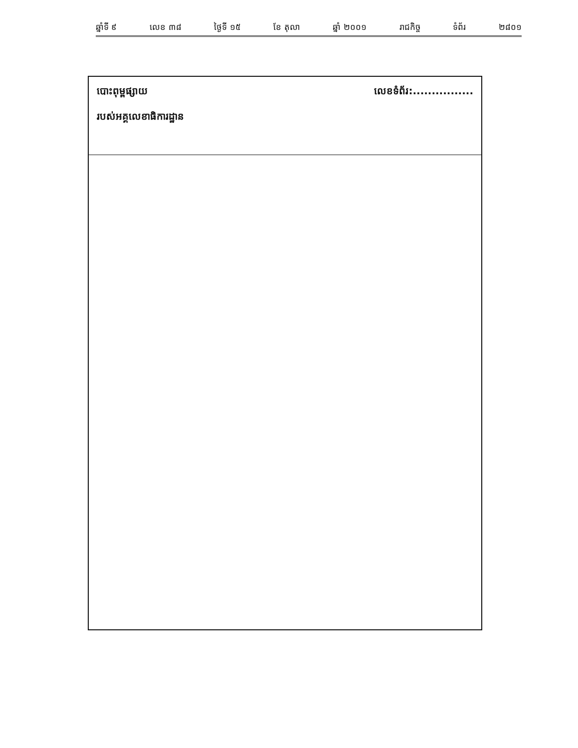ឆ្នាំទី ៩ លេខ ៣៨ ថ្ងៃទី ១៥ ខែ តុលា ឆ្នាំ ២០០១ រាជកិច្ច ទំព័រ ២៨០១
បោះពុម្ពផ្សាយ
របស់អគ្គលេខាធិការដ្ឋាន
លេខទំព័រ:................